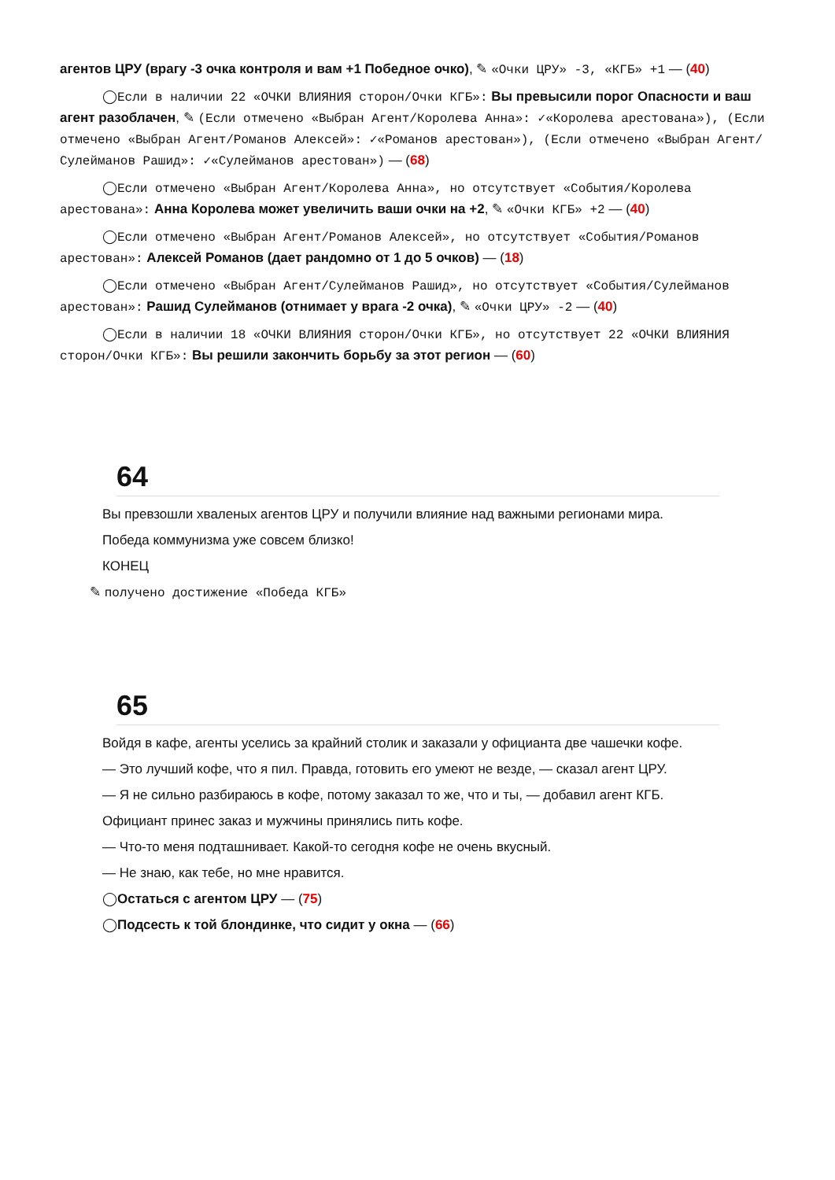агентов ЦРУ (врагу -3 очка контроля и вам +1 Победное очко), ✎ «Очки ЦРУ» -3, «КГБ» +1 — (40)
◯Если в наличии 22 «ОЧКИ ВЛИЯНИЯ сторон/Очки КГБ»: Вы превысили порог Опасности и ваш агент разоблачен, ✎ (Если отмечено «Выбран Агент/Королева Анна»: ✓«Королева арестована»), (Если отмечено «Выбран Агент/Романов Алексей»: ✓«Романов арестован»), (Если отмечено «Выбран Агент/Сулейманов Рашид»: ✓«Сулейманов арестован») — (68)
◯Если отмечено «Выбран Агент/Королева Анна», но отсутствует «События/Королева арестована»: Анна Королева может увеличить ваши очки на +2, ✎ «Очки КГБ» +2 — (40)
◯Если отмечено «Выбран Агент/Романов Алексей», но отсутствует «События/Романов арестован»: Алексей Романов (дает рандомно от 1 до 5 очков) — (18)
◯Если отмечено «Выбран Агент/Сулейманов Рашид», но отсутствует «События/Сулейманов арестован»: Рашид Сулейманов (отнимает у врага -2 очка), ✎ «Очки ЦРУ» -2 — (40)
◯Если в наличии 18 «ОЧКИ ВЛИЯНИЯ сторон/Очки КГБ», но отсутствует 22 «ОЧКИ ВЛИЯНИЯ сторон/Очки КГБ»: Вы решили закончить борьбу за этот регион — (60)
64
Вы превзошли хваленых агентов ЦРУ и получили влияние над важными регионами мира.
Победа коммунизма уже совсем близко!
КОНЕЦ
✎ получено достижение «Победа КГБ»
65
Войдя в кафе, агенты уселись за крайний столик и заказали у официанта две чашечки кофе.
— Это лучший кофе, что я пил. Правда, готовить его умеют не везде, — сказал агент ЦРУ.
— Я не сильно разбираюсь в кофе, потому заказал то же, что и ты, — добавил агент КГБ.
Официант принес заказ и мужчины принялись пить кофе.
— Что-то меня подташнивает. Какой-то сегодня кофе не очень вкусный.
— Не знаю, как тебе, но мне нравится.
◯Остаться с агентом ЦРУ — (75)
◯Подсесть к той блондинке, что сидит у окна — (66)